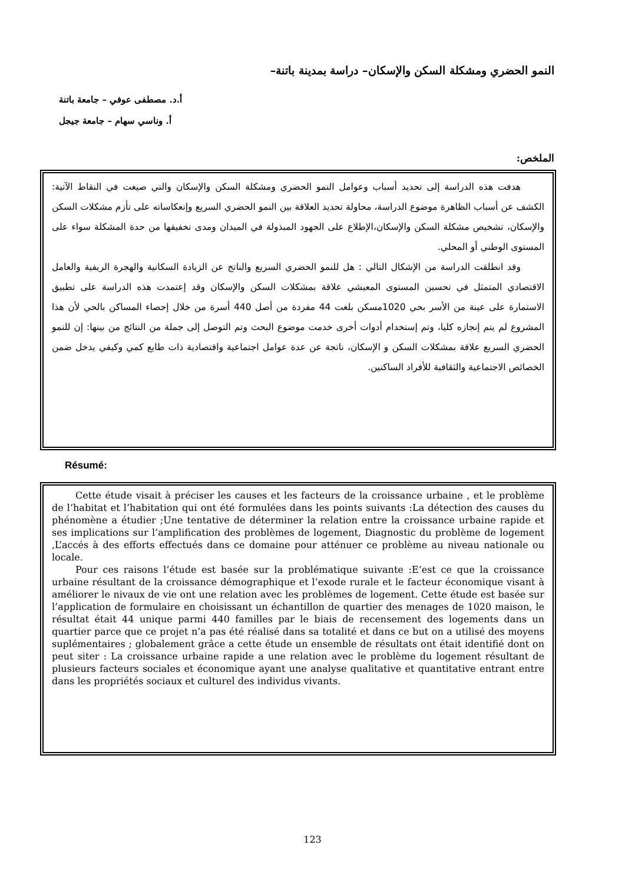النمو الحضري ومشكلة السكن والإسكان– دراسة بمدينة باتنة–
أ.د. مصطفى عوفي – جامعة باتنة
أ. وناسي سهام – جامعة جيجل
الملخص:
هدفت هذه الدراسة إلى تحديد أسباب وعوامل النمو الحضري ومشكلة السكن والإسكان والتي صيغت في النقاط الآتية: الكشف عن أسباب الظاهرة موضوع الدراسة، محاولة تحديد العلاقة بين النمو الحضري السريع وإنعكاساته على تأزم مشكلات السكن والإسكان، تشخيص مشكلة السكن والإسكان،الإطلاع على الجهود المبذولة في الميدان ومدى تخفيفها من حدة المشكلة سواء على المستوى الوطني أو المحلي.
وقد انطلقت الدراسة من الإشكال التالي : هل للنمو الحضري السريع والناتج عن الزيادة السكانية والهجرة الريفية والعامل الاقتصادي المتمثل في تحسين المستوى المعيشي علاقة بمشكلات السكن والإسكان وقد إعتمدت هذه الدراسة على تطبيق الاستمارة على عينة من الأسر بحي 1020مسكن بلغت 44 مفردة من أصل 440 أسرة من خلال إحصاء المساكن بالحي لأن هذا المشروع لم يتم إنجازه كليا، وتم إستخدام أدوات أخرى خدمت موضوع البحث وتم التوصل إلى جملة من النتائج من بينها: إن للنمو الحضري السريع علاقة بمشكلات السكن و الإسكان، ناتجة عن عدة عوامل اجتماعية واقتصادية ذات طابع كمي وكيفي يدخل ضمن الخصائص الاجتماعية والثقافية للأفراد الساكنين.
Résumé:
Cette étude visait à préciser les causes et les facteurs de la croissance urbaine , et le problème de l’habitat et l’habitation qui ont été formulées dans les points suivants :La détection des causes du phénomène a étudier ;Une tentative de déterminer la relation entre la croissance urbaine rapide et ses implications sur l’amplification des problèmes de logement, Diagnostic du problème de logement ,L’accés à des efforts effectués dans ce domaine pour atténuer ce problème au niveau nationale ou locale.
Pour ces raisons l’étude est basée sur la problématique suivante :E’est ce que la croissance urbaine résultant de la croissance démographique et l’exode rurale et le facteur économique visant à améliorer le nivaux de vie ont une relation avec les problèmes de logement. Cette étude est basée sur l’application de formulaire en choisissant un échantillon de quartier des menages de 1020 maison, le résultat était 44 unique parmi 440 familles par le biais de recensement des logements dans un quartier parce que ce projet n’a pas été réalisé dans sa totalité et dans ce but on a utilisé des moyens suplémentaires ; globalement grâce a cette étude un ensemble de résultats ont était identifié dont on peut siter : La croissance urbaine rapide a une relation avec le problème du logement résultant de plusieurs facteurs sociales et économique ayant une analyse qualitative et quantitative entrant entre dans les propriétés sociaux et culturel des individus vivants.
123